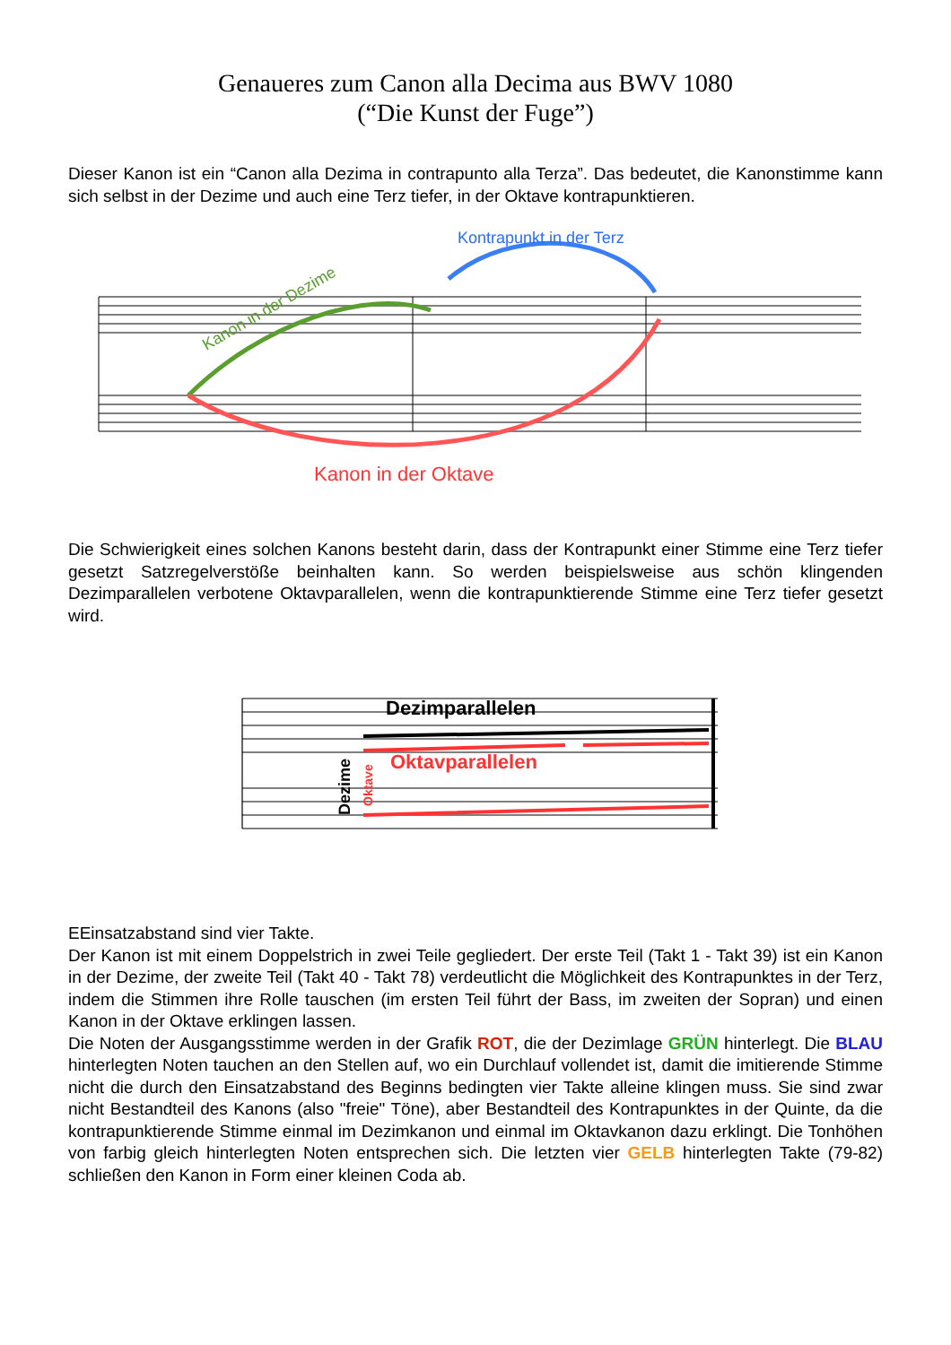Genaueres zum Canon alla Decima aus BWV 1080
(“Die Kunst der Fuge”)
Dieser Kanon ist ein “Canon alla Dezima in contrapunto alla Terza”. Das bedeutet, die Kanon­stimme kann sich selbst in der Dezime und auch eine Terz tiefer, in der Oktave kontrapunktie­ren.
Kanon in der Dezime
Kontrapunkt in der Terz
Kanon in der Oktave
Die Schwierigkeit eines solchen Kanons besteht darin, dass der Kontrapunkt einer Stimme eine Terz tiefer gesetzt Satzregelverstöße beinhalten kann. So werden beispielsweise aus schön klingenden Dezimparallelen verbotene Oktavparallelen, wenn die kontrapunktierende Stimme eine Terz tiefer gesetzt wird.
Dezimparallelen
Oktavparallelen
Dezime
Oktave
EEinsatzabstand sind vier Takte.
Der Kanon ist mit einem Doppelstrich in zwei Teile gegliedert. Der erste Teil (Takt 1 - Takt 39) ist ein Kanon in der Dezime, der zweite Teil (Takt 40 - Takt 78) verdeutlicht die Möglichkeit des Kontrapunktes in der Terz, indem die Stimmen ihre Rolle tauschen (im ersten Teil führt der Bass, im zweiten der Sopran) und einen Kanon in der Oktave erklingen lassen.
Die Noten der Ausgangsstimme werden in der Grafik ROT, die der Dezimlage GRÜN hinterlegt. Die BLAU hinterlegten Noten tauchen an den Stellen auf, wo ein Durchlauf vollendet ist, damit die imitierende Stimme nicht die durch den Einsatzabstand des Beginns bedingten vier Takte al­leine klingen muss. Sie sind zwar nicht Bestandteil des Kanons (also "freie" Töne), aber Be­standteil des Kontrapunktes in der Quinte, da die kontrapunktierende Stimme einmal im Dezim­kanon und einmal im Oktavkanon dazu erklingt. Die Tonhöhen von farbig gleich hinterlegten No­ten entsprechen sich. Die letzten vier GELB hinterlegten Takte (79-82) schließen den Kanon in Form einer kleinen Coda ab.